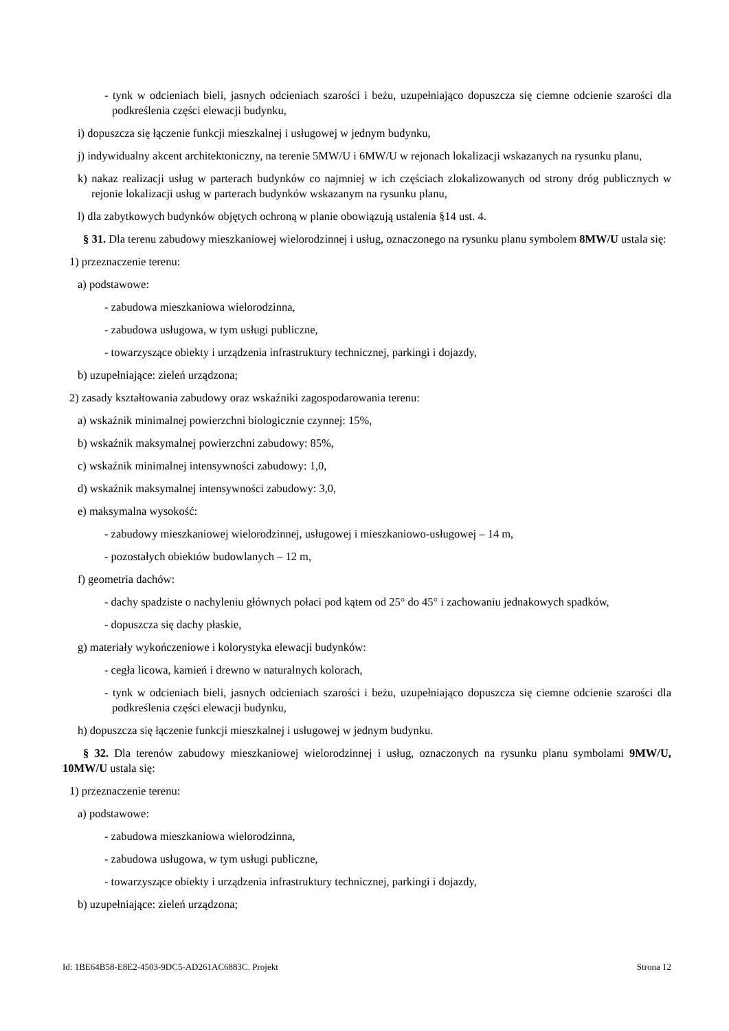- tynk w odcieniach bieli, jasnych odcieniach szarości i beżu, uzupełniająco dopuszcza się ciemne odcienie szarości dla podkreślenia części elewacji budynku,
i) dopuszcza się łączenie funkcji mieszkalnej i usługowej w jednym budynku,
j) indywidualny akcent architektoniczny, na terenie 5MW/U i 6MW/U w rejonach lokalizacji wskazanych na rysunku planu,
k) nakaz realizacji usług w parterach budynków co najmniej w ich częściach zlokalizowanych od strony dróg publicznych w rejonie lokalizacji usług w parterach budynków wskazanym na rysunku planu,
l) dla zabytkowych budynków objętych ochroną w planie obowiązują ustalenia §14 ust. 4.
§ 31. Dla terenu zabudowy mieszkaniowej wielorodzinnej i usług, oznaczonego na rysunku planu symbolem 8MW/U ustala się:
1) przeznaczenie terenu:
a) podstawowe:
- zabudowa mieszkaniowa wielorodzinna,
- zabudowa usługowa, w tym usługi publiczne,
- towarzyszące obiekty i urządzenia infrastruktury technicznej, parkingi i dojazdy,
b) uzupełniające: zieleń urządzona;
2) zasady kształtowania zabudowy oraz wskaźniki zagospodarowania terenu:
a) wskaźnik minimalnej powierzchni biologicznie czynnej: 15%,
b) wskaźnik maksymalnej powierzchni zabudowy: 85%,
c) wskaźnik minimalnej intensywności zabudowy: 1,0,
d) wskaźnik maksymalnej intensywności zabudowy: 3,0,
e) maksymalna wysokość:
- zabudowy mieszkaniowej wielorodzinnej, usługowej i mieszkaniowo-usługowej – 14 m,
- pozostałych obiektów budowlanych – 12 m,
f) geometria dachów:
- dachy spadziste o nachyleniu głównych połaci pod kątem od 25° do 45° i zachowaniu jednakowych spadków,
- dopuszcza się dachy płaskie,
g) materiały wykończeniowe i kolorystyka elewacji budynków:
- cegła licowa, kamień i drewno w naturalnych kolorach,
- tynk w odcieniach bieli, jasnych odcieniach szarości i beżu, uzupełniająco dopuszcza się ciemne odcienie szarości dla podkreślenia części elewacji budynku,
h) dopuszcza się łączenie funkcji mieszkalnej i usługowej w jednym budynku.
§ 32. Dla terenów zabudowy mieszkaniowej wielorodzinnej i usług, oznaczonych na rysunku planu symbolami 9MW/U, 10MW/U ustala się:
1) przeznaczenie terenu:
a) podstawowe:
- zabudowa mieszkaniowa wielorodzinna,
- zabudowa usługowa, w tym usługi publiczne,
- towarzyszące obiekty i urządzenia infrastruktury technicznej, parkingi i dojazdy,
b) uzupełniające: zieleń urządzona;
Id: 1BE64B58-E8E2-4503-9DC5-AD261AC6883C. Projekt Strona 12